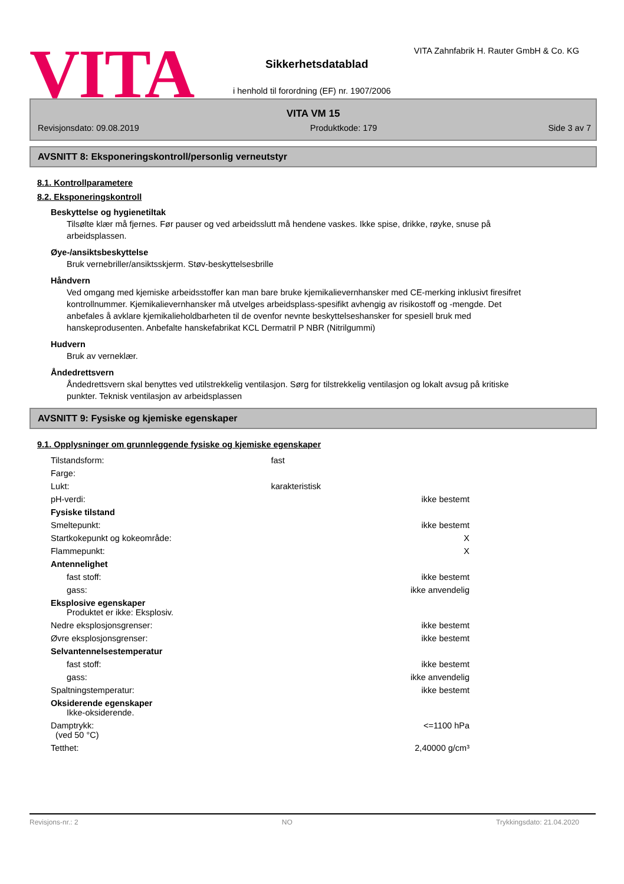VITA
VITA Zahnfabrik H. Rauter GmbH & Co. KG
Sikkerhetsdatablad
i henhold til forordning (EF) nr. 1907/2006
VITA VM 15
Revisjonsdato: 09.08.2019 Produktkode: 179 Side 3 av 7
AVSNITT 8: Eksponeringskontroll/personlig verneutstyr
8.1. Kontrollparametere
8.2. Eksponeringskontroll
Beskyttelse og hygienetiltak
Tilsølte klær må fjernes. Før pauser og ved arbeidsslutt må hendene vaskes. Ikke spise, drikke, røyke, snuse på arbeidsplassen.
Øye-/ansiktsbeskyttelse
Bruk vernebriller/ansiktsskjerm. Støv-beskyttelsesbrille
Håndvern
Ved omgang med kjemiske arbeidsstoffer kan man bare bruke kjemikalievernhansker med CE-merking inklusivt firesifret kontrollnummer. Kjemikalievernhansker må utvelges arbeidsplass-spesifikt avhengig av risikostoff og -mengde. Det anbefales å avklare kjemikalieholdbarheten til de ovenfor nevnte beskyttelseshansker for spesiell bruk med hanskeprodusenten. Anbefalte hanskefabrikat KCL Dermatril P NBR (Nitrilgummi)
Hudvern
Bruk av verneklær.
Åndedrettsvern
Åndedrettsvern skal benyttes ved utilstrekkelig ventilasjon. Sørg for tilstrekkelig ventilasjon og lokalt avsug på kritiske punkter. Teknisk ventilasjon av arbeidsplassen
AVSNITT 9: Fysiske og kjemiske egenskaper
9.1. Opplysninger om grunnleggende fysiske og kjemiske egenskaper
| Tilstandsform: | fast | |
| Farge: | | |
| Lukt: | karakteristisk | |
| pH-verdi: | | ikke bestemt |
| Fysiske tilstand | | |
| Smeltepunkt: | | ikke bestemt |
| Startkokepunkt og kokeområde: | | X |
| Flammepunkt: | | X |
| Antennelighet | | |
| fast stoff: | | ikke bestemt |
| gass: | | ikke anvendelig |
| Eksplosive egenskaper Produktet er ikke: Eksplosiv. | | |
| Nedre eksplosjonsgrenser: | | ikke bestemt |
| Øvre eksplosjonsgrenser: | | ikke bestemt |
| Selvantennelsestemperatur | | |
| fast stoff: | | ikke bestemt |
| gass: | | ikke anvendelig |
| Spaltningstemperatur: | | ikke bestemt |
| Oksiderende egenskaper Ikke-oksiderende. | | |
| Damptrykk: (ved 50 °C) | | <=1100 hPa |
| Tetthet: | | 2,40000 g/cm³ |
Revisjons-nr.: 2 NO Trykkingsdato: 21.04.2020